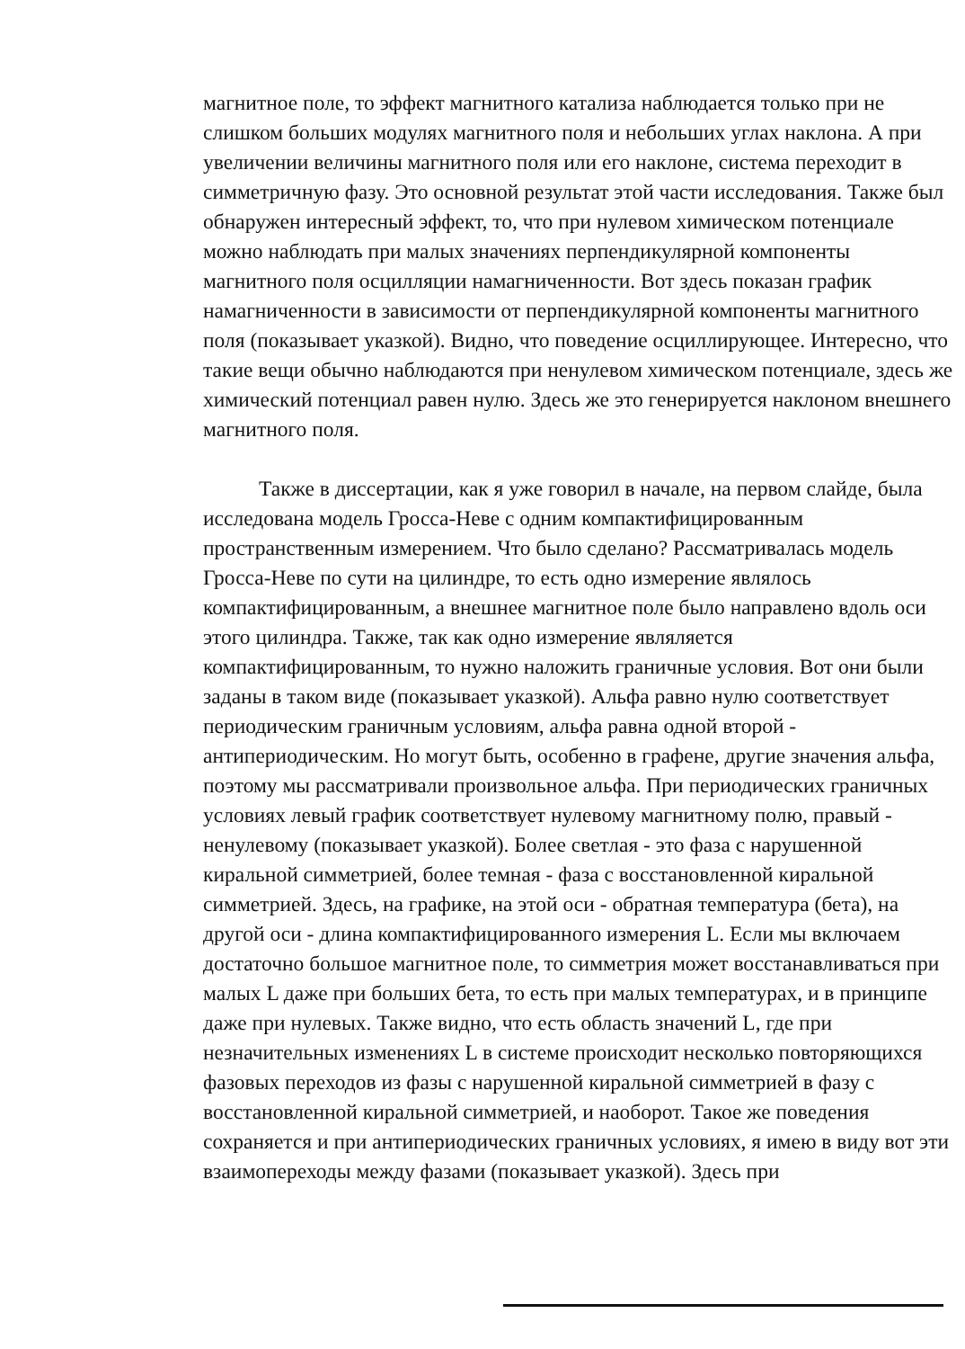магнитное поле, то эффект магнитного катализа наблюдается только при не слишком больших модулях магнитного поля и небольших углах наклона. А при увеличении величины магнитного поля или его наклоне, система переходит в симметричную фазу. Это основной результат этой части исследования. Также был обнаружен интересный эффект, то, что при нулевом химическом потенциале можно наблюдать при малых значениях перпендикулярной компоненты магнитного поля осцилляции намагниченности. Вот здесь показан график намагниченности в зависимости от перпендикулярной компоненты магнитного поля (показывает указкой). Видно, что поведение осциллирующее. Интересно, что такие вещи обычно наблюдаются при ненулевом химическом потенциале, здесь же химический потенциал равен нулю. Здесь же это генерируется наклоном внешнего магнитного поля.
Также в диссертации, как я уже говорил в начале, на первом слайде, была исследована модель Гросса-Неве с одним компактифицированным пространственным измерением. Что было сделано? Рассматривалась модель Гросса-Неве по сути на цилиндре, то есть одно измерение являлось компактифицированным, а внешнее магнитное поле было направлено вдоль оси этого цилиндра. Также, так как одно измерение являляется компактифицированным, то нужно наложить граничные условия. Вот они были заданы в таком виде (показывает указкой). Альфа равно нулю соответствует периодическим граничным условиям, альфа равна одной второй - антипериодическим. Но могут быть, особенно в графене, другие значения альфа, поэтому мы рассматривали произвольное альфа. При периодических граничных условиях левый график соответствует нулевому магнитному полю, правый - ненулевому (показывает указкой). Более светлая - это фаза с нарушенной киральной симметрией, более темная - фаза с восстановленной киральной симметрией. Здесь, на графике, на этой оси - обратная температура (бета), на другой оси - длина компактифицированного измерения L. Если мы включаем достаточно большое магнитное поле, то симметрия может восстанавливаться при малых L даже при больших бета, то есть при малых температурах, и в принципе даже при нулевых. Также видно, что есть область значений L, где при незначительных изменениях L в системе происходит несколько повторяющихся фазовых переходов из фазы с нарушенной киральной симметрией в фазу с восстановленной киральной симметрией, и наоборот. Такое же поведения сохраняется и при антипериодических граничных условиях, я имею в виду вот эти взаимопереходы между фазами (показывает указкой). Здесь при